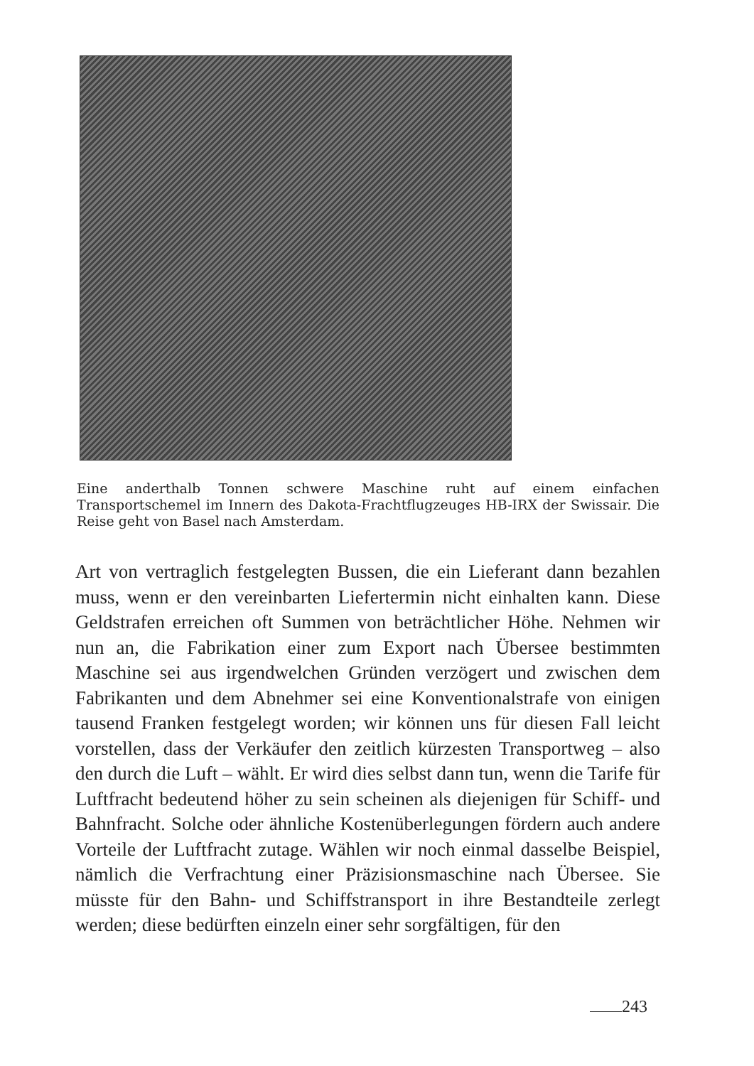Eine anderthalb Tonnen schwere Maschine ruht auf einem einfachen Transportschemel im Innern des Dakota-Frachtflugzeuges HB-IRX der Swissair. Die Reise geht von Basel nach Amsterdam.
Art von vertraglich festgelegten Bussen, die ein Lieferant dann bezahlen muss, wenn er den vereinbarten Liefertermin nicht einhalten kann. Diese Geldstrafen erreichen oft Summen von beträchtlicher Höhe. Nehmen wir nun an, die Fabrikation einer zum Export nach Übersee bestimmten Maschine sei aus irgendwelchen Gründen verzögert und zwischen dem Fabrikanten und dem Abnehmer sei eine Konventionalstrafe von einigen tausend Franken festgelegt worden; wir können uns für diesen Fall leicht vorstellen, dass der Verkäufer den zeitlich kürzesten Transportweg – also den durch die Luft – wählt. Er wird dies selbst dann tun, wenn die Tarife für Luftfracht bedeutend höher zu sein scheinen als diejenigen für Schiff- und Bahnfracht. Solche oder ähnliche Kostenüberlegungen fördern auch andere Vorteile der Luftfracht zutage. Wählen wir noch einmal dasselbe Beispiel, nämlich die Verfrachtung einer Präzisionsmaschine nach Übersee. Sie müsste für den Bahn- und Schiffstransport in ihre Bestandteile zerlegt werden; diese bedürften einzeln einer sehr sorgfältigen, für den
243